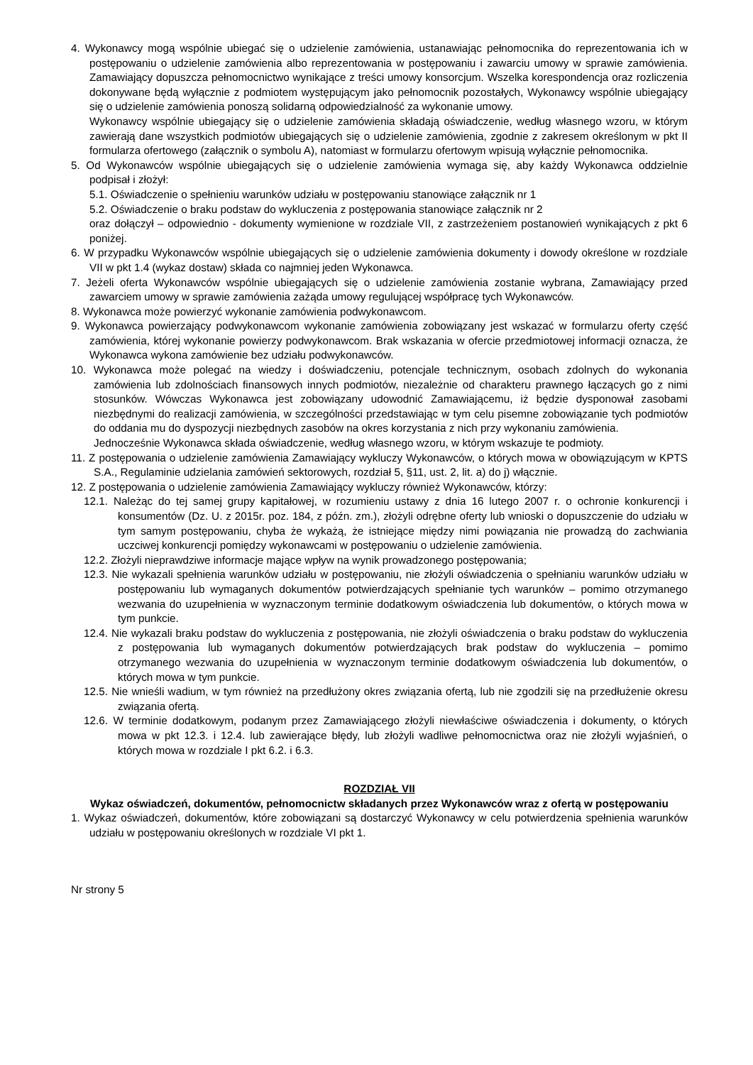4. Wykonawcy mogą wspólnie ubiegać się o udzielenie zamówienia, ustanawiając pełnomocnika do reprezentowania ich w postępowaniu o udzielenie zamówienia albo reprezentowania w postępowaniu i zawarciu umowy w sprawie zamówienia. Zamawiający dopuszcza pełnomocnictwo wynikające z treści umowy konsorcjum. Wszelka korespondencja oraz rozliczenia dokonywane będą wyłącznie z podmiotem występującym jako pełnomocnik pozostałych, Wykonawcy wspólnie ubiegający się o udzielenie zamówienia ponoszą solidarną odpowiedzialność za wykonanie umowy.
Wykonawcy wspólnie ubiegający się o udzielenie zamówienia składają oświadczenie, według własnego wzoru, w którym zawierają dane wszystkich podmiotów ubiegających się o udzielenie zamówienia, zgodnie z zakresem określonym w pkt II formularza ofertowego (załącznik o symbolu A), natomiast w formularzu ofertowym wpisują wyłącznie pełnomocnika.
5. Od Wykonawców wspólnie ubiegających się o udzielenie zamówienia wymaga się, aby każdy Wykonawca oddzielnie podpisał i złożył:
5.1. Oświadczenie o spełnieniu warunków udziału w postępowaniu stanowiące załącznik nr 1
5.2. Oświadczenie o braku podstaw do wykluczenia z postępowania stanowiące załącznik nr 2
oraz dołączył – odpowiednio - dokumenty wymienione w rozdziale VII, z zastrzeżeniem postanowień wynikających z pkt 6 poniżej.
6. W przypadku Wykonawców wspólnie ubiegających się o udzielenie zamówienia dokumenty i dowody określone w rozdziale VII w pkt 1.4 (wykaz dostaw) składa co najmniej jeden Wykonawca.
7. Jeżeli oferta Wykonawców wspólnie ubiegających się o udzielenie zamówienia zostanie wybrana, Zamawiający przed zawarciem umowy w sprawie zamówienia zażąda umowy regulującej współpracę tych Wykonawców.
8. Wykonawca może powierzyć wykonanie zamówienia podwykonawcom.
9. Wykonawca powierzający podwykonawcom wykonanie zamówienia zobowiązany jest wskazać w formularzu oferty część zamówienia, której wykonanie powierzy podwykonawcom. Brak wskazania w ofercie przedmiotowej informacji oznacza, że Wykonawca wykona zamówienie bez udziału podwykonawców.
10. Wykonawca może polegać na wiedzy i doświadczeniu, potencjale technicznym, osobach zdolnych do wykonania zamówienia lub zdolnościach finansowych innych podmiotów, niezależnie od charakteru prawnego łączących go z nimi stosunków. Wówczas Wykonawca jest zobowiązany udowodnić Zamawiającemu, iż będzie dysponował zasobami niezbędnymi do realizacji zamówienia, w szczególności przedstawiając w tym celu pisemne zobowiązanie tych podmiotów do oddania mu do dyspozycji niezbędnych zasobów na okres korzystania z nich przy wykonaniu zamówienia.
Jednocześnie Wykonawca składa oświadczenie, według własnego wzoru, w którym wskazuje te podmioty.
11. Z postępowania o udzielenie zamówienia Zamawiający wykluczy Wykonawców, o których mowa w obowiązującym w KPTS S.A., Regulaminie udzielania zamówień sektorowych, rozdział 5, §11, ust. 2, lit. a) do j) włącznie.
12. Z postępowania o udzielenie zamówienia Zamawiający wykluczy również Wykonawców, którzy:
12.1. Należąc do tej samej grupy kapitałowej, w rozumieniu ustawy z dnia 16 lutego 2007 r. o ochronie konkurencji i konsumentów (Dz. U. z 2015r. poz. 184, z późn. zm.), złożyli odrębne oferty lub wnioski o dopuszczenie do udziału w tym samym postępowaniu, chyba że wykażą, że istniejące między nimi powiązania nie prowadzą do zachwiania uczciwej konkurencji pomiędzy wykonawcami w postępowaniu o udzielenie zamówienia.
12.2. Złożyli nieprawdziwe informacje mające wpływ na wynik prowadzonego postępowania;
12.3. Nie wykazali spełnienia warunków udziału w postępowaniu, nie złożyli oświadczenia o spełnianiu warunków udziału w postępowaniu lub wymaganych dokumentów potwierdzających spełnianie tych warunków – pomimo otrzymanego wezwania do uzupełnienia w wyznaczonym terminie dodatkowym oświadczenia lub dokumentów, o których mowa w tym punkcie.
12.4. Nie wykazali braku podstaw do wykluczenia z postępowania, nie złożyli oświadczenia o braku podstaw do wykluczenia z postępowania lub wymaganych dokumentów potwierdzających brak podstaw do wykluczenia – pomimo otrzymanego wezwania do uzupełnienia w wyznaczonym terminie dodatkowym oświadczenia lub dokumentów, o których mowa w tym punkcie.
12.5. Nie wnieśli wadium, w tym również na przedłużony okres związania ofertą, lub nie zgodzili się na przedłużenie okresu związania ofertą.
12.6. W terminie dodatkowym, podanym przez Zamawiającego złożyli niewłaściwe oświadczenia i dokumenty, o których mowa w pkt 12.3. i 12.4. lub zawierające błędy, lub złożyli wadliwe pełnomocnictwa oraz nie złożyli wyjaśnień, o których mowa w rozdziale I pkt 6.2. i 6.3.
ROZDZIAŁ VII
Wykaz oświadczeń, dokumentów, pełnomocnictw składanych przez Wykonawców wraz z ofertą w postępowaniu
1. Wykaz oświadczeń, dokumentów, które zobowiązani są dostarczyć Wykonawcy w celu potwierdzenia spełnienia warunków udziału w postępowaniu określonych w rozdziale VI pkt 1.
Nr strony 5